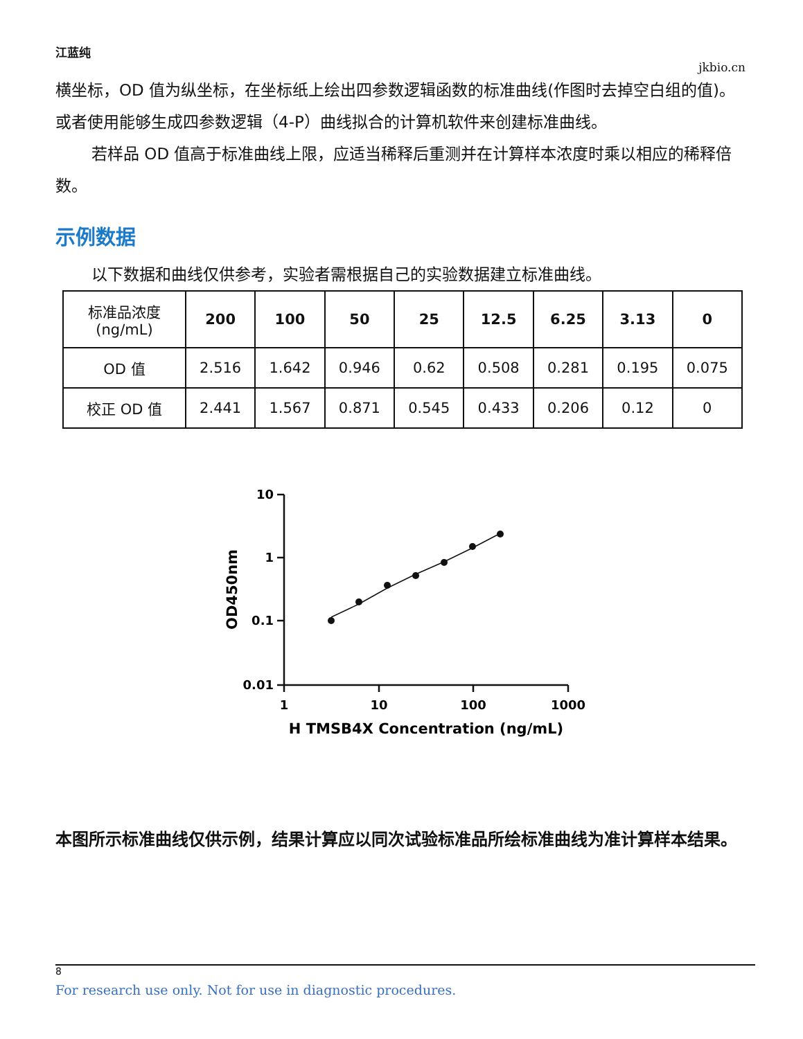江蓝纯
jkbio.cn
横坐标，OD 值为纵坐标，在坐标纸上绘出四参数逻辑函数的标准曲线(作图时去掉空白组的值)。或者使用能够生成四参数逻辑（4-P）曲线拟合的计算机软件来创建标准曲线。
若样品 OD 值高于标准曲线上限，应适当稀释后重测并在计算样本浓度时乘以相应的稀释倍数。
示例数据
以下数据和曲线仅供参考，实验者需根据自己的实验数据建立标准曲线。
| 标准品浓度 (ng/mL) | 200 | 100 | 50 | 25 | 12.5 | 6.25 | 3.13 | 0 |
| OD 值 | 2.516 | 1.642 | 0.946 | 0.62 | 0.508 | 0.281 | 0.195 | 0.075 |
| 校正 OD 值 | 2.441 | 1.567 | 0.871 | 0.545 | 0.433 | 0.206 | 0.12 | 0 |
10
1
0.1
0.01
1
10
100
1000
H TMSB4X Concentration (ng/mL)
OD450nm
本图所示标准曲线仅供示例，结果计算应以同次试验标准品所绘标准曲线为准计算样本结果。
8
For research use only. Not for use in diagnostic procedures.